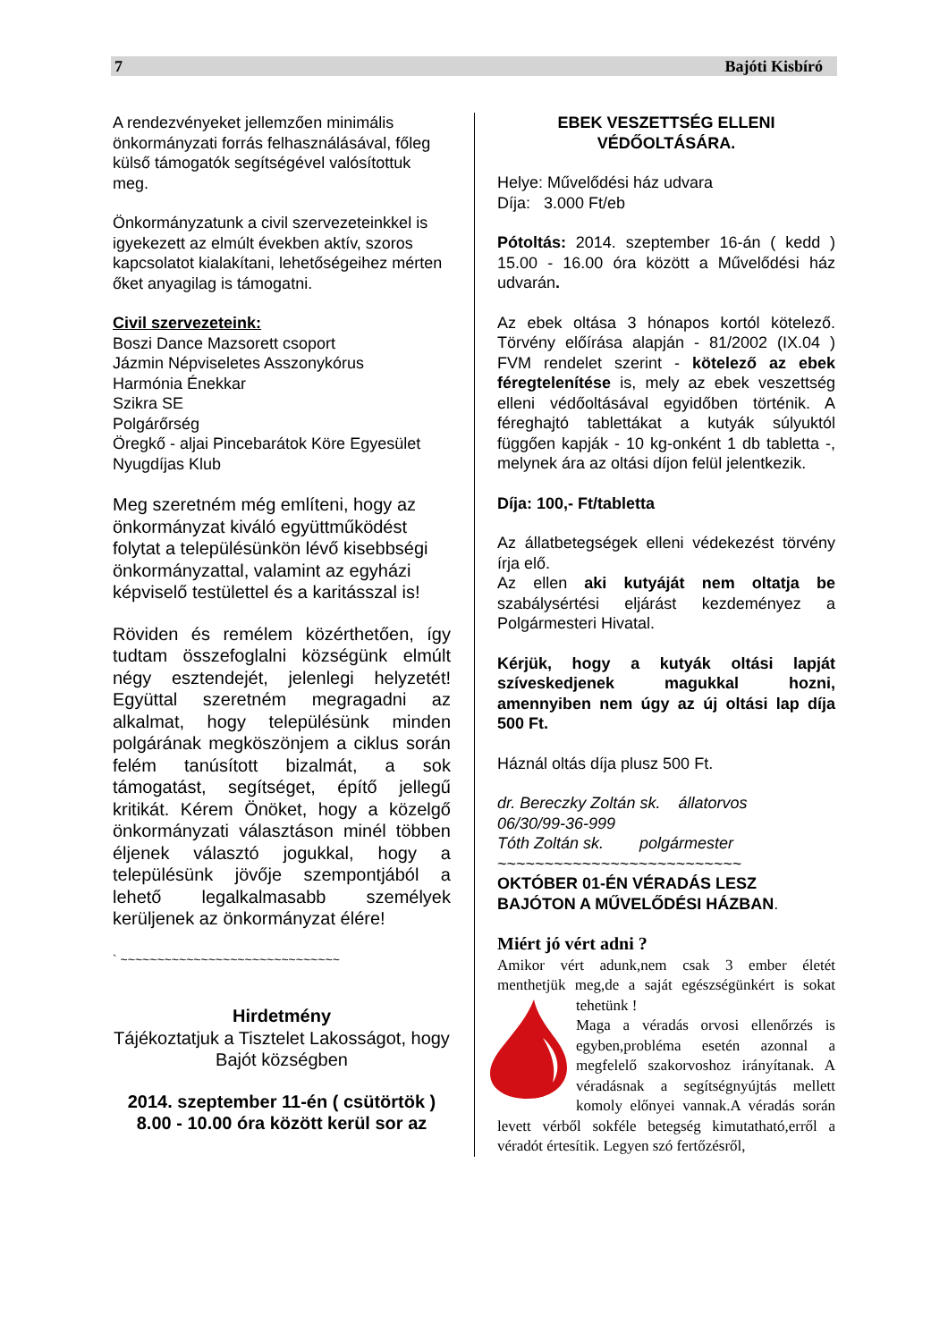7 Bajóti Kisbíró
A rendezvényeket jellemzően minimális önkormányzati forrás felhasználásával, főleg külső támogatók segítségével valósítottuk meg.
Önkormányzatunk a civil szervezeteinkkel is igyekezett az elmúlt években aktív, szoros kapcsolatot kialakítani, lehetőségeihez mérten őket anyagilag is támogatni.
Civil szervezeteink:
Boszi Dance Mazsorett csoport
Jázmin Népviseletes Asszonykórus
Harmónia Énekkar
Szikra SE
Polgárőrség
Öregkő - aljai Pincebarátok Köre Egyesület
Nyugdíjas Klub
Meg szeretném még említeni, hogy az önkormányzat kiváló együttműködést folytat a településünkön lévő kisebbségi önkormányzattal, valamint az egyházi képviselő testülettel és a karitásszal is!
Röviden és remélem közérthetően, így tudtam összefoglalni községünk elmúlt négy esztendejét, jelenlegi helyzetét! Együttal szeretném megragadni az alkalmat, hogy településünk minden polgárának megköszönjem a ciklus során felém tanúsított bizalmát, a sok támogatást, segítséget, építő jellegű kritikát. Kérem Önöket, hogy a közelgő önkormányzati választáson minél többen éljenek választó jogukkal, hogy a településünk jövője szempontjából a lehető legalkalmasabb személyek kerüljenek az önkormányzat élére!
` ~~~~~~~~~~~~~~~~~~~~~~~~~~~~~~
Hirdetmény
Tájékoztatjuk a Tisztelet Lakosságot, hogy Bajót községben
2014. szeptember 11-én ( csütörtök )
8.00 - 10.00 óra között kerül sor az
EBEK VESZETTSÉG ELLENI
VÉDŐOLTÁSÁRA.
Helye: Művelődési ház udvara
Díja: 3.000 Ft/eb
Pótoltás: 2014. szeptember 16-án ( kedd ) 15.00 - 16.00 óra között a Művelődési ház udvarán.
Az ebek oltása 3 hónapos kortól kötelező. Törvény előírása alapján - 81/2002 (IX.04 ) FVM rendelet szerint - kötelező az ebek féregtelenítése is, mely az ebek veszettség elleni védőoltásával egyidőben történik. A féreghajtó tablettákat a kutyák súlyuktól függően kapják - 10 kg-onként 1 db tabletta -, melynek ára az oltási díjon felül jelentkezik.
Díja: 100,- Ft/tabletta
Az állatbetegségek elleni védekezést törvény írja elő.
Az ellen aki kutyáját nem oltatja be szabálysértési eljárást kezdeményez a Polgármesteri Hivatal.
Kérjük, hogy a kutyák oltási lapját szíveskedjenek magukkal hozni, amennyiben nem úgy az új oltási lap díja 500 Ft.
Háznál oltás díja plusz 500 Ft.
dr. Bereczky Zoltán sk. állatorvos
06/30/99-36-999
Tóth Zoltán sk. polgármester
~~~~~~~~~~~~~~~~~~~~~~~~~~
OKTÓBER 01-ÉN VÉRADÁS LESZ BAJÓTON A MŰVELŐDÉSI HÁZBAN.
Miért jó vért adni ?
Amikor vért adunk,nem csak 3 ember életét menthetjük meg,de a saját egészségünkért is sokat tehetünk !
Maga a véradás orvosi ellenőrzés is egyben,probléma esetén azonnal a megfelelő szakorvoshoz irányítanak. A véradásnak a segítségnyújtás mellett komoly előnyei vannak.A véradás során levett vérből sokféle betegség kimutatható,erről a véradót értesítik. Legyen szó fertőzésről,